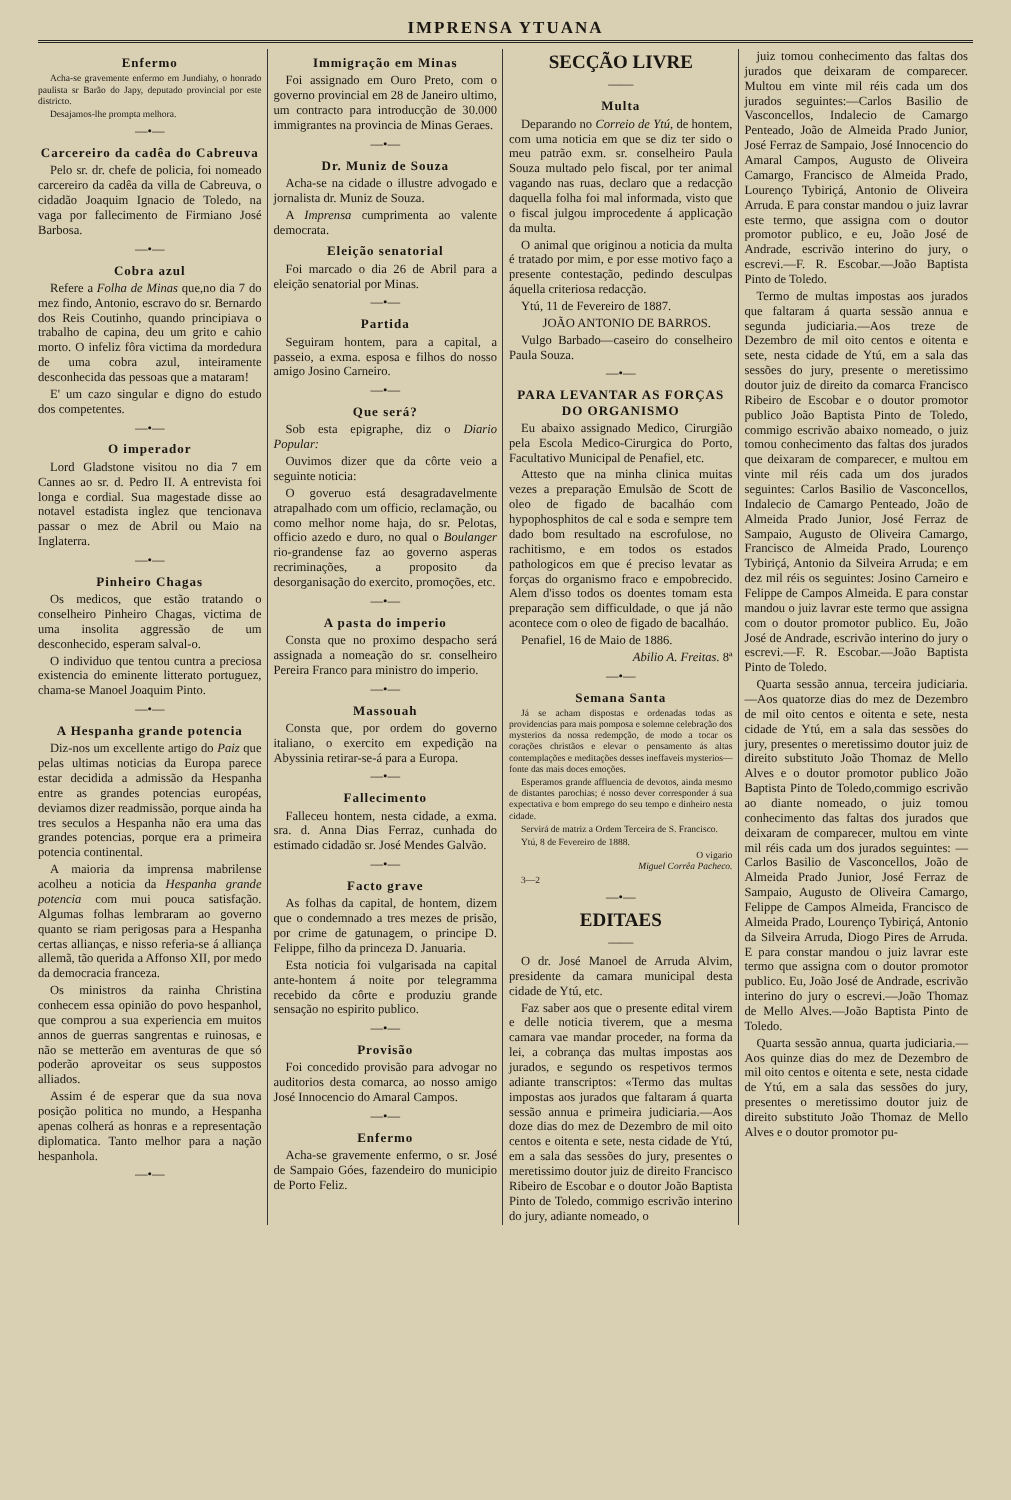IMPRENSA YTUANA
Enfermo
Acha-se gravemente enfermo em Jundiahy, o honrado paulista sr Barão do Japy, deputado provincial por este districto.
Desajamos-lhe prompta melhora.
—•—
Carcereiro da cadêa do Cabreuva
Pelo sr. dr. chefe de policia, foi nomeado carcereiro da cadêa da villa de Cabreuva, o cidadão Joaquim Ignacio de Toledo, na vaga por fallecimento de Firmiano José Barbosa.
—•—
Cobra azul
Refere a Folha de Minas que,no dia 7 do mez findo, Antonio, escravo do sr. Bernardo dos Reis Coutinho, quando principiava o trabalho de capina, deu um grito e cahio morto. O infeliz fôra victima da mordedura de uma cobra azul, inteiramente desconhecida das pessoas que a mataram!
E' um cazo singular e digno do estudo dos competentes.
—•—
O imperador
Lord Gladstone visitou no dia 7 em Cannes ao sr. d. Pedro II. A entrevista foi longa e cordial. Sua magestade disse ao notavel estadista inglez que tencionava passar o mez de Abril ou Maio na Inglaterra.
—•—
Pinheiro Chagas
Os medicos, que estão tratando o conselheiro Pinheiro Chagas, victima de uma insolita aggressão de um desconhecido, esperam salval-o.
O individuo que tentou cuntra a preciosa existencia do eminente litterato portuguez, chama-se Manoel Joaquim Pinto.
—•—
A Hespanha grande potencia
Diz-nos um excellente artigo do Paiz que pelas ultimas noticias da Europa parece estar decidida a admissão da Hespanha entre as grandes potencias européas, deviamos dizer readmissão, porque ainda ha tres seculos a Hespanha não era uma das grandes potencias, porque era a primeira potencia continental.
A maioria da imprensa mabrilense acolheu a noticia da Hespanha grande potencia com mui pouca satisfação. Algumas folhas lembraram ao governo quanto se riam perigosas para a Hespanha certas allianças, e nisso referia-se á alliança allemã, tão querida a Affonso XII, por medo da democracia franceza.
Os ministros da rainha Christina conhecem essa opinião do povo hespanhol, que comprou a sua experiencia em muitos annos de guerras sangrentas e ruinosas, e não se metterão em aventuras de que só poderão aproveitar os seus suppostos alliados.
Assim é de esperar que da sua nova posição politica no mundo, a Hespanha apenas colherá as honras e a representação diplomatica. Tanto melhor para a nação hespanhola.
—•—
Immigração em Minas
Foi assignado em Ouro Preto, com o governo provincial em 28 de Janeiro ultimo, um contracto para introducção de 30.000 immigrantes na provincia de Minas Geraes.
—•—
Dr. Muniz de Souza
Acha-se na cidade o illustre advogado e jornalista dr. Muniz de Souza.
A Imprensa cumprimenta ao valente democrata.
Eleição senatorial
Foi marcado o dia 26 de Abril para a eleição senatorial por Minas.
—•—
Partida
Seguiram hontem, para a capital, a passeio, a exma. esposa e filhos do nosso amigo Josino Carneiro.
—•—
Que será?
Sob esta epigraphe, diz o Diario Popular:
Ouvimos dizer que da côrte veio a seguinte noticia:
O goveruo está desagradavelmente atrapalhado com um officio, reclamação, ou como melhor nome haja, do sr. Pelotas, officio azedo e duro, no qual o Boulanger rio-grandense faz ao governo asperas recriminações, a proposito da desorganisação do exercito, promoções, etc.
—•—
A pasta do imperio
Consta que no proximo despacho será assignada a nomeação do sr. conselheiro Pereira Franco para ministro do imperio.
—•—
Massouah
Consta que, por ordem do governo italiano, o exercito em expedição na Abyssinia retirar-se-á para a Europa.
—•—
Fallecimento
Falleceu hontem, nesta cidade, a exma. sra. d. Anna Dias Ferraz, cunhada do estimado cidadão sr. José Mendes Galvão.
—•—
Facto grave
As folhas da capital, de hontem, dizem que o condemnado a tres mezes de prisão, por crime de gatunagem, o principe D. Felippe, filho da princeza D. Januaria.
Esta noticia foi vulgarisada na capital ante-hontem á noite por telegramma recebido da côrte e produziu grande sensação no espirito publico.
—•—
Provisão
Foi concedido provisão para advogar no auditorios desta comarca, ao nosso amigo José Innocencio do Amaral Campos.
—•—
Enfermo
Acha-se gravemente enfermo, o sr. José de Sampaio Góes, fazendeiro do municipio de Porto Feliz.
SECÇÃO LIVRE
——
Multa
Deparando no Correio de Ytú, de hontem, com uma noticia em que se diz ter sido o meu patrão exm. sr. conselheiro Paula Souza multado pelo fiscal, por ter animal vagando nas ruas, declaro que a redacção daquella folha foi mal informada, visto que o fiscal julgou improcedente á applicação da multa.
O animal que originou a noticia da multa é tratado por mim, e por esse motivo faço a presente contestação, pedindo desculpas áquella criteriosa redacção.
Ytú, 11 de Fevereiro de 1887.
JOÃO ANTONIO DE BARROS.
Vulgo Barbado—caseiro do conselheiro Paula Souza.
—•—
PARA LEVANTAR AS FORÇAS DO ORGANISMO
Eu abaixo assignado Medico, Cirurgião pela Escola Medico-Cirurgica do Porto, Facultativo Municipal de Penafiel, etc.
Attesto que na minha clinica muitas vezes a preparação Emulsão de Scott de oleo de figado de bacalháo com hypophosphitos de cal e soda e sempre tem dado bom resultado na escrofulose, no rachitismo, e em todos os estados pathologicos em que é preciso levatar as forças do organismo fraco e empobrecido. Alem d'isso todos os doentes tomam esta preparação sem difficuldade, o que já não acontece com o oleo de figado de bacalháo.
Penafiel, 16 de Maio de 1886.
Abilio A. Freitas. 8ª
—•—
Semana Santa
Já se acham dispostas e ordenadas todas as providencias para mais pomposa e solemne celebração dos mysterios da nossa redempção, de modo a tocar os corações christãos e elevar o pensamento ás altas contemplações e meditações desses ineffaveis mysterios—fonte das mais doces emoções.
Esperamos grande affluencia de devotos, ainda mesmo de distantes parochias; é nosso dever corresponder á sua expectativa e bom emprego do seu tempo e dinheiro nesta cidade.
Servirá de matriz a Ordem Terceira de S. Francisco.
Ytú, 8 de Fevereiro de 1888.
O vigario
Miguel Corrêa Pacheco.
3—2
—•—
EDITAES
——
O dr. José Manoel de Arruda Alvim, presidente da camara municipal desta cidade de Ytú, etc.
Faz saber aos que o presente edital virem e delle noticia tiverem, que a mesma camara vae mandar proceder, na forma da lei, a cobrança das multas impostas aos jurados, e segundo os respetivos termos adiante transcriptos: «Termo das multas impostas aos jurados que faltaram á quarta sessão annua e primeira judiciaria.—Aos doze dias do mez de Dezembro de mil oito centos e oitenta e sete, nesta cidade de Ytú, em a sala das sessões do jury, presentes o meretissimo doutor juiz de direito Francisco Ribeiro de Escobar e o doutor João Baptista Pinto de Toledo, commigo escrivão interino do jury, adiante nomeado, o
juiz tomou conhecimento das faltas dos jurados que deixaram de comparecer. Multou em vinte mil réis cada um dos jurados seguintes:—Carlos Basilio de Vasconcellos, Indalecio de Camargo Penteado, João de Almeida Prado Junior, José Ferraz de Sampaio, José Innocencio do Amaral Campos, Augusto de Oliveira Camargo, Francisco de Almeida Prado, Lourenço Tybiriçá, Antonio de Oliveira Arruda. E para constar mandou o juiz lavrar este termo, que assigna com o doutor promotor publico, e eu, João José de Andrade, escrivão interino do jury, o escrevi.—F. R. Escobar.—João Baptista Pinto de Toledo.
Termo de multas impostas aos jurados que faltaram á quarta sessão annua e segunda judiciaria.—Aos treze de Dezembro de mil oito centos e oitenta e sete, nesta cidade de Ytú, em a sala das sessões do jury, presente o meretissimo doutor juiz de direito da comarca Francisco Ribeiro de Escobar e o doutor promotor publico João Baptista Pinto de Toledo, commigo escrivão abaixo nomeado, o juiz tomou conhecimento das faltas dos jurados que deixaram de comparecer, e multou em vinte mil réis cada um dos jurados seguintes: Carlos Basilio de Vasconcellos, Indalecio de Camargo Penteado, João de Almeida Prado Junior, José Ferraz de Sampaio, Augusto de Oliveira Camargo, Francisco de Almeida Prado, Lourenço Tybiriçá, Antonio da Silveira Arruda; e em dez mil réis os seguintes: Josino Carneiro e Felippe de Campos Almeida. E para constar mandou o juiz lavrar este termo que assigna com o doutor promotor publico. Eu, João José de Andrade, escrivão interino do jury o escrevi.—F. R. Escobar.—João Baptista Pinto de Toledo.
Quarta sessão annua, terceira judiciaria.—Aos quatorze dias do mez de Dezembro de mil oito centos e oitenta e sete, nesta cidade de Ytú, em a sala das sessões do jury, presentes o meretissimo doutor juiz de direito substituto João Thomaz de Mello Alves e o doutor promotor publico João Baptista Pinto de Toledo,commigo escrivão ao diante nomeado, o juiz tomou conhecimento das faltas dos jurados que deixaram de comparecer, multou em vinte mil réis cada um dos jurados seguintes: — Carlos Basilio de Vasconcellos, João de Almeida Prado Junior, José Ferraz de Sampaio, Augusto de Oliveira Camargo, Felippe de Campos Almeida, Francisco de Almeida Prado, Lourenço Tybiriçá, Antonio da Silveira Arruda, Diogo Pires de Arruda. E para constar mandou o juiz lavrar este termo que assigna com o doutor promotor publico. Eu, João José de Andrade, escrivão interino do jury o escrevi.—João Thomaz de Mello Alves.—João Baptista Pinto de Toledo.
Quarta sessão annua, quarta judiciaria.—Aos quinze dias do mez de Dezembro de mil oito centos e oitenta e sete, nesta cidade de Ytú, em a sala das sessões do jury, presentes o meretissimo doutor juiz de direito substituto João Thomaz de Mello Alves e o doutor promotor pu-